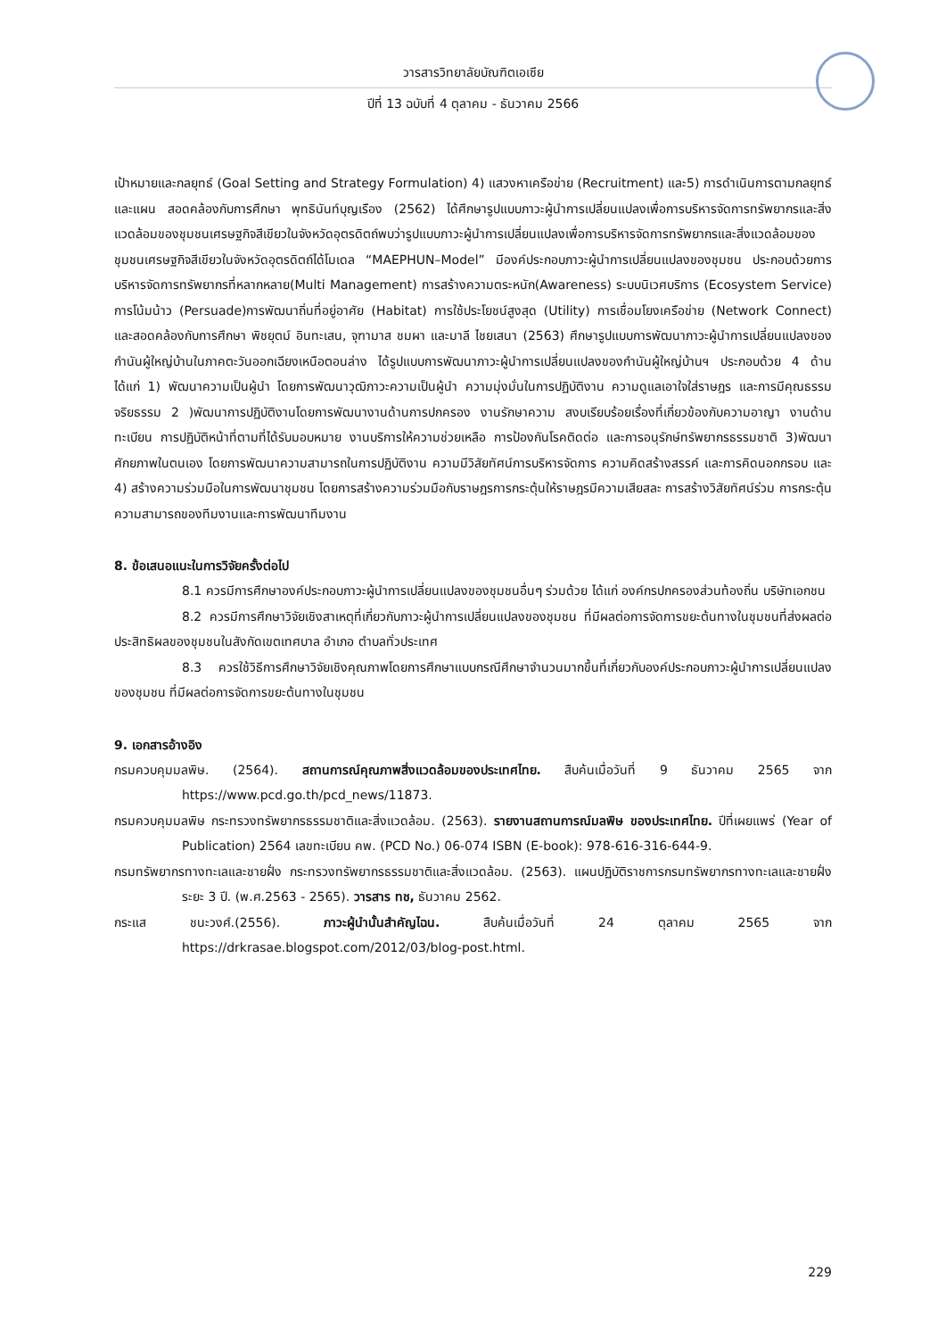วารสารวิทยาลัยบัณฑิตเอเซีย
ปีที่ 13 ฉบับที่ 4 ตุลาคม - ธันวาคม 2566
เป้าหมายและกลยุทธ์ (Goal Setting and Strategy Formulation) 4) แสวงหาเครือข่าย (Recruitment) และ5) การดำเนินการตามกลยุทธ์และแผน สอดคล้องกับการศึกษา พุทธินันท์บุญเรือง (2562) ได้ศึกษารูปแบบภาวะผู้นำการเปลี่ยนแปลงเพื่อการบริหารจัดการทรัพยากรและสิ่งแวดล้อมของชุมชนเศรษฐกิจสีเขียวในจังหวัดอุตรดิตถ์พบว่ารูปแบบภาวะผู้นำการเปลี่ยนแปลงเพื่อการบริหารจัดการทรัพยากรและสิ่งแวดล้อมของชุมชนเศรษฐกิจสีเขียวในจังหวัดอุตรดิตถ์ได้โมเดล “MAEPHUN–Model” มีองค์ประกอบภาวะผู้นำการเปลี่ยนแปลงของชุมชน ประกอบด้วยการบริหารจัดการทรัพยากรที่หลากหลาย(Multi Management) การสร้างความตระหนัก(Awareness) ระบบนิเวศบริการ (Ecosystem Service) การโน้มน้าว (Persuade)การพัฒนาถิ่นที่อยู่อาศัย (Habitat) การใช้ประโยชน์สูงสุด (Utility) การเชื่อมโยงเครือข่าย (Network Connect) และสอดคล้องกับการศึกษา พิชยุตม์ อินทะเสน, จุฑามาส ชมผา และมาลี ไชยเสนา (2563) ศึกษารูปแบบการพัฒนาภาวะผู้นำการเปลี่ยนแปลงของกำนันผู้ใหญ่บ้านในภาคตะวันออกเฉียงเหนือตอนล่าง ได้รูปแบบการพัฒนาภาวะผู้นำการเปลี่ยนแปลงของกำนันผู้ใหญ่บ้านฯ ประกอบด้วย 4 ด้าน ได้แก่ 1) พัฒนาความเป็นผู้นำ โดยการพัฒนาวุฒิภาวะความเป็นผู้นำ ความมุ่งมั่นในการปฏิบัติงาน ความดูแลเอาใจใส่ราษฎร และการมีคุณธรรมจริยธรรม 2 )พัฒนาการปฏิบัติงานโดยการพัฒนางานด้านการปกครอง งานรักษาความ สงบเรียบร้อยเรื่องที่เกี่ยวข้องกับความอาญา งานด้านทะเบียน การปฏิบัติหน้าที่ตามที่ได้รับมอบหมาย งานบริการให้ความช่วยเหลือ การป้องกันโรคติดต่อ และการอนุรักษ์ทรัพยากรธรรมชาติ 3)พัฒนาศักยภาพในตนเอง โดยการพัฒนาความสามารถในการปฏิบัติงาน ความมีวิสัยทัศน์การบริหารจัดการ ความคิดสร้างสรรค์ และการคิดนอกกรอบ และ 4) สร้างความร่วมมือในการพัฒนาชุมชน โดยการสร้างความร่วมมือกับราษฎรการกระตุ้นให้ราษฎรมีความเสียสละ การสร้างวิสัยทัศน์ร่วม การกระตุ้นความสามารถของทีมงานและการพัฒนาทีมงาน
8. ข้อเสนอแนะในการวิจัยครั้งต่อไป
8.1 ควรมีการศึกษาองค์ประกอบภาวะผู้นำการเปลี่ยนแปลงของชุมชนอื่นๆ ร่วมด้วย ได้แก่ องค์กรปกครองส่วนท้องถิ่น บริษัทเอกชน
8.2 ควรมีการศึกษาวิจัยเชิงสาเหตุที่เกี่ยวกับภาวะผู้นำการเปลี่ยนแปลงของชุมชน ที่มีผลต่อการจัดการขยะต้นทางในชุมชนที่ส่งผลต่อประสิทธิผลของชุมชนในสังกัดเขตเทศบาล อำเภอ ตำบลทั่วประเทศ
8.3 ควรใช้วิธีการศึกษาวิจัยเชิงคุณภาพโดยการศึกษาแบบกรณีศึกษาจำนวนมากขึ้นที่เกี่ยวกับองค์ประกอบภาวะผู้นำการเปลี่ยนแปลงของชุมชน ที่มีผลต่อการจัดการขยะต้นทางในชุมชน
9. เอกสารอ้างอิง
กรมควบคุมมลพิษ. (2564). สถานการณ์คุณภาพสิ่งแวดล้อมของประเทศไทย. สืบค้นเมื่อวันที่ 9 ธันวาคม 2565 จาก https://www.pcd.go.th/pcd_news/11873.
กรมควบคุมมลพิษ กระทรวงทรัพยากรธรรมชาติและสิ่งแวดล้อม. (2563). รายงานสถานการณ์มลพิษ ของประเทศไทย. ปีที่เผยแพร่ (Year of Publication) 2564 เลขทะเบียน คพ. (PCD No.) 06-074 ISBN (E-book): 978-616-316-644-9.
กรมทรัพยากรทางทะเลและชายฝั่ง กระทรวงทรัพยากรธรรมชาติและสิ่งแวดล้อม. (2563). แผนปฏิบัติราชการกรมทรัพยากรทางทะเลและชายฝั่ง ระยะ 3 ปี. (พ.ศ.2563 - 2565). วารสาร ทช, ธันวาคม 2562.
กระแส ชนะวงศ์.(2556). ภาวะผู้นำนั้นสำคัญไฉน. สืบค้นเมื่อวันที่ 24 ตุลาคม 2565 จาก https://drkrasae.blogspot.com/2012/03/blog-post.html.
229